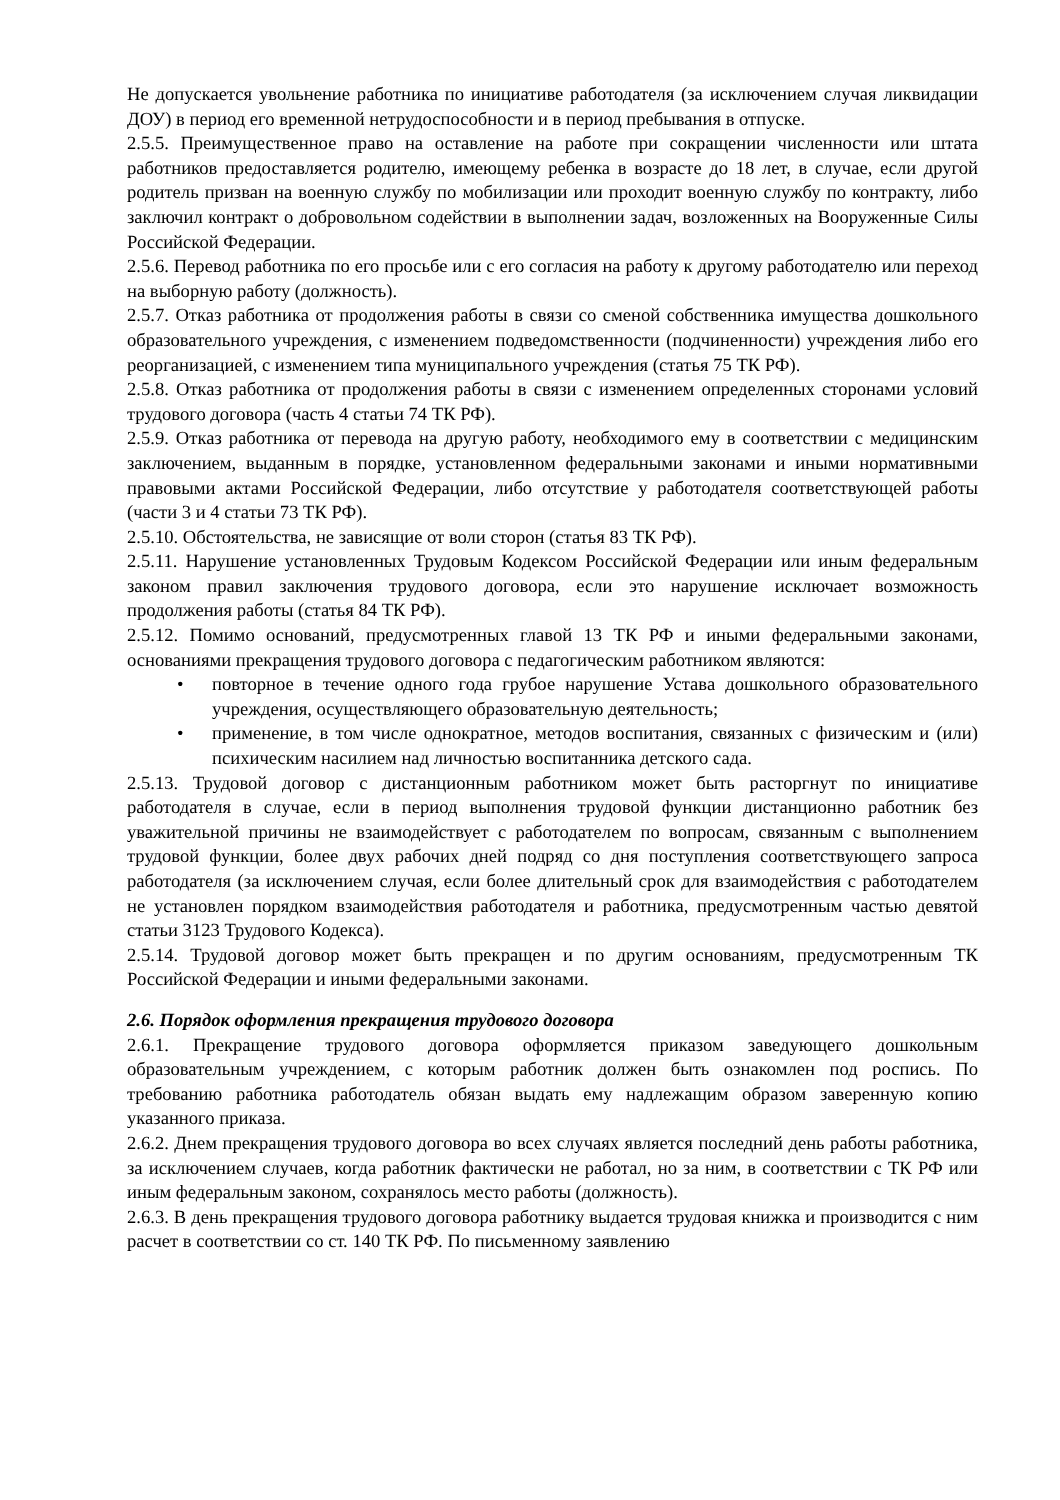Не допускается увольнение работника по инициативе работодателя (за исключением случая ликвидации ДОУ) в период его временной нетрудоспособности и в период пребывания в отпуске.
2.5.5. Преимущественное право на оставление на работе при сокращении численности или штата работников предоставляется родителю, имеющему ребенка в возрасте до 18 лет, в случае, если другой родитель призван на военную службу по мобилизации или проходит военную службу по контракту, либо заключил контракт о добровольном содействии в выполнении задач, возложенных на Вооруженные Силы Российской Федерации.
2.5.6. Перевод работника по его просьбе или с его согласия на работу к другому работодателю или переход на выборную работу (должность).
2.5.7. Отказ работника от продолжения работы в связи со сменой собственника имущества дошкольного образовательного учреждения, с изменением подведомственности (подчиненности) учреждения либо его реорганизацией, с изменением типа муниципального учреждения (статья 75 ТК РФ).
2.5.8. Отказ работника от продолжения работы в связи с изменением определенных сторонами условий трудового договора (часть 4 статьи 74 ТК РФ).
2.5.9. Отказ работника от перевода на другую работу, необходимого ему в соответствии с медицинским заключением, выданным в порядке, установленном федеральными законами и иными нормативными правовыми актами Российской Федерации, либо отсутствие у работодателя соответствующей работы (части 3 и 4 статьи 73 ТК РФ).
2.5.10. Обстоятельства, не зависящие от воли сторон (статья 83 ТК РФ).
2.5.11. Нарушение установленных Трудовым Кодексом Российской Федерации или иным федеральным законом правил заключения трудового договора, если это нарушение исключает возможность продолжения работы (статья 84 ТК РФ).
2.5.12. Помимо оснований, предусмотренных главой 13 ТК РФ и иными федеральными законами, основаниями прекращения трудового договора с педагогическим работником являются:
• повторное в течение одного года грубое нарушение Устава дошкольного образовательного учреждения, осуществляющего образовательную деятельность;
• применение, в том числе однократное, методов воспитания, связанных с физическим и (или) психическим насилием над личностью воспитанника детского сада.
2.5.13. Трудовой договор с дистанционным работником может быть расторгнут по инициативе работодателя в случае, если в период выполнения трудовой функции дистанционно работник без уважительной причины не взаимодействует с работодателем по вопросам, связанным с выполнением трудовой функции, более двух рабочих дней подряд со дня поступления соответствующего запроса работодателя (за исключением случая, если более длительный срок для взаимодействия с работодателем не установлен порядком взаимодействия работодателя и работника, предусмотренным частью девятой статьи 3123 Трудового Кодекса).
2.5.14. Трудовой договор может быть прекращен и по другим основаниям, предусмотренным ТК Российской Федерации и иными федеральными законами.
2.6. Порядок оформления прекращения трудового договора
2.6.1. Прекращение трудового договора оформляется приказом заведующего дошкольным образовательным учреждением, с которым работник должен быть ознакомлен под роспись. По требованию работника работодатель обязан выдать ему надлежащим образом заверенную копию указанного приказа.
2.6.2. Днем прекращения трудового договора во всех случаях является последний день работы работника, за исключением случаев, когда работник фактически не работал, но за ним, в соответствии с ТК РФ или иным федеральным законом, сохранялось место работы (должность).
2.6.3. В день прекращения трудового договора работнику выдается трудовая книжка и производится с ним расчет в соответствии со ст. 140 ТК РФ. По письменному заявлению